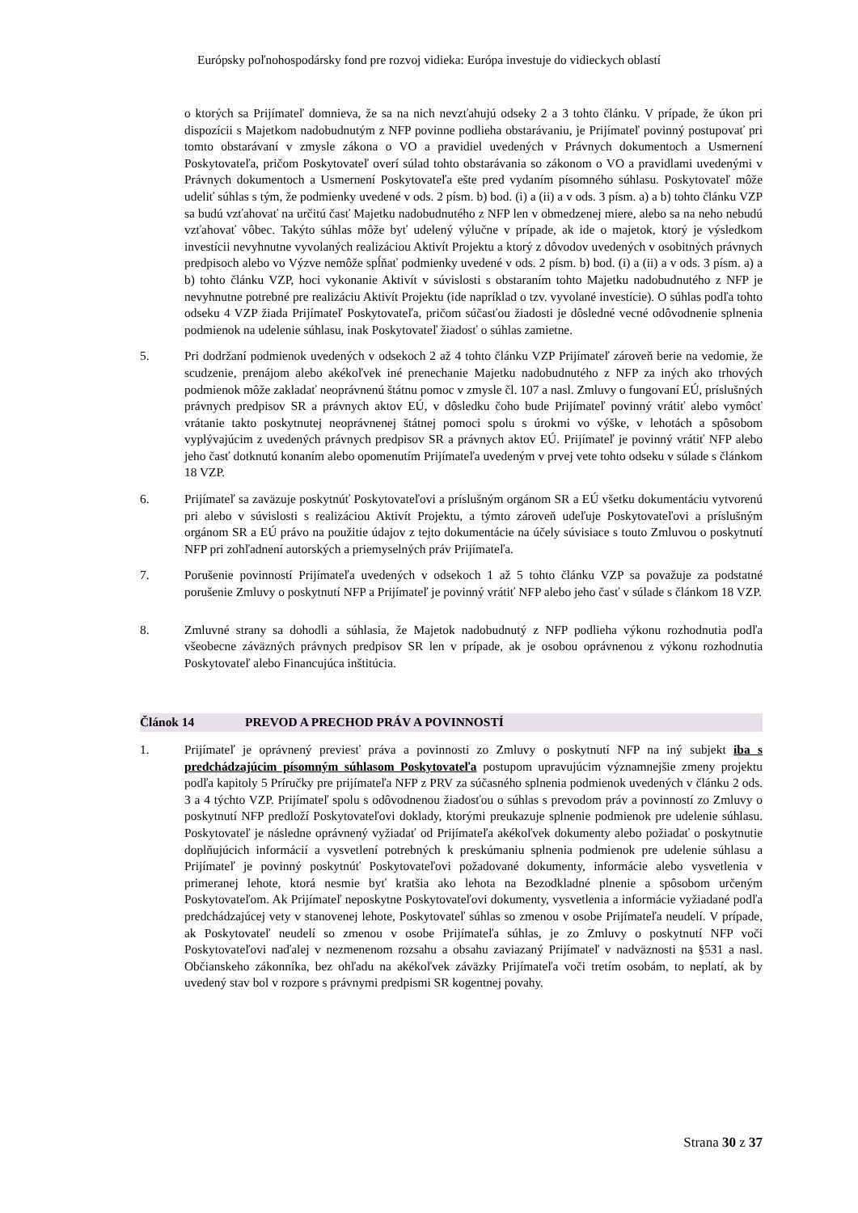Európsky poľnohospodársky fond pre rozvoj vidieka: Európa investuje do vidieckych oblastí
o ktorých sa Prijímateľ domnieva, že sa na nich nevzťahujú odseky 2 a 3 tohto článku. V prípade, že úkon pri dispozícii s Majetkom nadobudnutým z NFP povinne podlieha obstarávaniu, je Prijímateľ povinný postupovať pri tomto obstarávaní v zmysle zákona o VO a pravidiel uvedených v Právnych dokumentoch a Usmernení Poskytovateľa, pričom Poskytovateľ overí súlad tohto obstarávania so zákonom o VO a pravidlami uvedenými v Právnych dokumentoch a Usmernení Poskytovateľa ešte pred vydaním písomného súhlasu. Poskytovateľ môže udeliť súhlas s tým, že podmienky uvedené v ods. 2 písm. b) bod. (i) a (ii) a v ods. 3 písm. a) a b) tohto článku VZP sa budú vzťahovať na určitú časť Majetku nadobudnutého z NFP len v obmedzenej miere, alebo sa na neho nebudú vzťahovať vôbec. Takýto súhlas môže byť udelený výlučne v prípade, ak ide o majetok, ktorý je výsledkom investícii nevyhnutne vyvolaných realizáciou Aktivít Projektu a ktorý z dôvodov uvedených v osobitných právnych predpisoch alebo vo Výzve nemôže spĺňať podmienky uvedené v ods. 2 písm. b) bod. (i) a (ii) a v ods. 3 písm. a) a b) tohto článku VZP, hoci vykonanie Aktivít v súvislosti s obstaraním tohto Majetku nadobudnutého z NFP je nevyhnutne potrebné pre realizáciu Aktivít Projektu (ide napríklad o tzv. vyvolané investície). O súhlas podľa tohto odseku 4 VZP žiada Prijímateľ Poskytovateľa, pričom súčasťou žiadosti je dôsledné vecné odôvodnenie splnenia podmienok na udelenie súhlasu, inak Poskytovateľ žiadosť o súhlas zamietne.
5. Pri dodržaní podmienok uvedených v odsekoch 2 až 4 tohto článku VZP Prijímateľ zároveň berie na vedomie, že scudzenie, prenájom alebo akékoľvek iné prenechanie Majetku nadobudnutého z NFP za iných ako trhových podmienok môže zakladať neoprávnenú štátnu pomoc v zmysle čl. 107 a nasl. Zmluvy o fungovaní EÚ, príslušných právnych predpisov SR a právnych aktov EÚ, v dôsledku čoho bude Prijímateľ povinný vrátiť alebo vymôcť vrátanie takto poskytnutej neoprávnenej štátnej pomoci spolu s úrokmi vo výške, v lehotách a spôsobom vyplývajúcim z uvedených právnych predpisov SR a právnych aktov EÚ. Prijímateľ je povinný vrátiť NFP alebo jeho časť dotknutú konaním alebo opomenutím Prijímateľa uvedeným v prvej vete tohto odseku v súlade s článkom 18 VZP.
6. Prijímateľ sa zaväzuje poskytnúť Poskytovateľovi a príslušným orgánom SR a EÚ všetku dokumentáciu vytvorenú pri alebo v súvislosti s realizáciou Aktivít Projektu, a týmto zároveň udeľuje Poskytovateľovi a príslušným orgánom SR a EÚ právo na použitie údajov z tejto dokumentácie na účely súvisiace s touto Zmluvou o poskytnutí NFP pri zohľadnení autorských a priemyselných práv Prijímateľa.
7. Porušenie povinností Prijímateľa uvedených v odsekoch 1 až 5 tohto článku VZP sa považuje za podstatné porušenie Zmluvy o poskytnutí NFP a Prijímateľ je povinný vrátiť NFP alebo jeho časť v súlade s článkom 18 VZP.
8. Zmluvné strany sa dohodli a súhlasia, že Majetok nadobudnutý z NFP podlieha výkonu rozhodnutia podľa všeobecne záväzných právnych predpisov SR len v prípade, ak je osobou oprávnenou z výkonu rozhodnutia Poskytovateľ alebo Financujúca inštitúcia.
Článok 14 PREVOD A PRECHOD PRÁV A POVINNOSTÍ
1. Prijímateľ je oprávnený previesť práva a povinnosti zo Zmluvy o poskytnutí NFP na iný subjekt iba s predchádzajúcim písomným súhlasom Poskytovateľa postupom upravujúcim významnejšie zmeny projektu podľa kapitoly 5 Príručky pre prijímateľa NFP z PRV za súčasného splnenia podmienok uvedených v článku 2 ods. 3 a 4 týchto VZP. Prijímateľ spolu s odôvodnenou žiadosťou o súhlas s prevodom práv a povinností zo Zmluvy o poskytnutí NFP predloží Poskytovateľovi doklady, ktorými preukazuje splnenie podmienok pre udelenie súhlasu. Poskytovateľ je následne oprávnený vyžiadať od Prijímateľa akékoľvek dokumenty alebo požiadať o poskytnutie doplňujúcich informácií a vysvetlení potrebných k preskúmaniu splnenia podmienok pre udelenie súhlasu a Prijímateľ je povinný poskytnúť Poskytovateľovi požadované dokumenty, informácie alebo vysvetlenia v primeranej lehote, ktorá nesmie byť kratšia ako lehota na Bezodkladné plnenie a spôsobom určeným Poskytovateľom. Ak Prijímateľ neposkytne Poskytovateľovi dokumenty, vysvetlenia a informácie vyžiadané podľa predchádzajúcej vety v stanovenej lehote, Poskytovateľ súhlas so zmenou v osobe Prijímateľa neudelí. V prípade, ak Poskytovateľ neudelí so zmenou v osobe Prijímateľa súhlas, je zo Zmluvy o poskytnutí NFP voči Poskytovateľovi naďalej v nezmenenom rozsahu a obsahu zaviazaný Prijímateľ v nadväznosti na §531 a nasl. Občianskeho zákonníka, bez ohľadu na akékoľvek záväzky Prijímateľa voči tretím osobám, to neplatí, ak by uvedený stav bol v rozpore s právnymi predpismi SR kogentnej povahy.
Strana 30 z 37